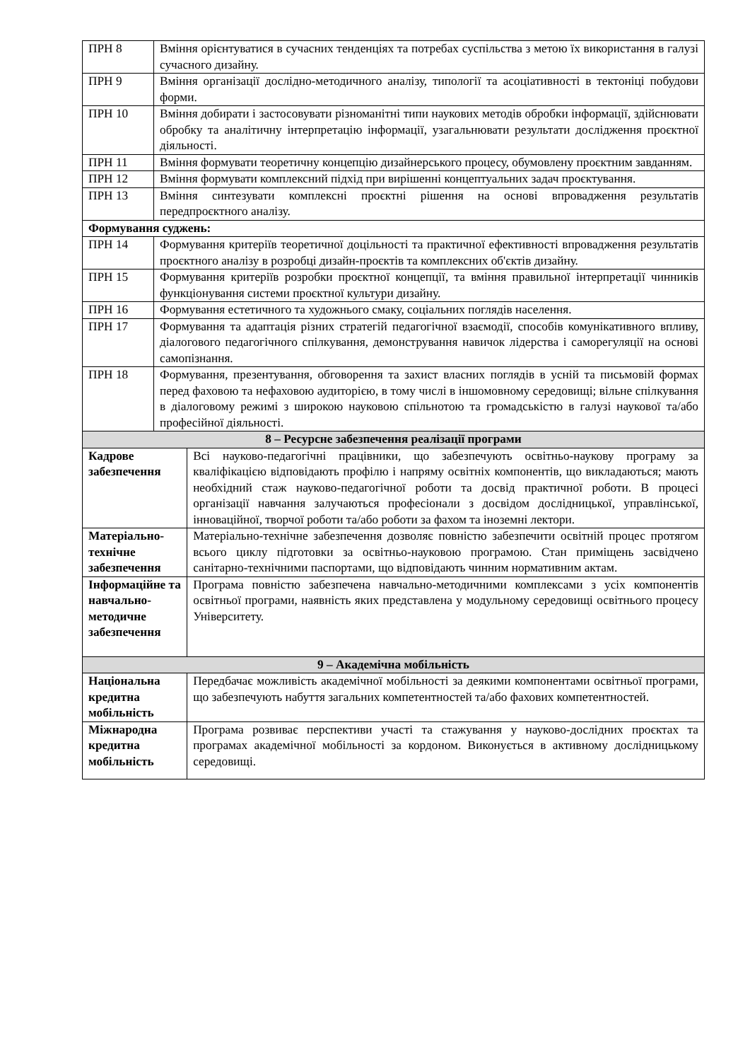| ПРН 8 | Вміння орієнтуватися в сучасних тенденціях та потребах суспільства з метою їх використання в галузі сучасного дизайну. | |
| ПРН 9 | Вміння організації дослідно-методичного аналізу, типології та асоціативності в тектоніці побудови форми. | |
| ПРН 10 | Вміння добирати і застосовувати різноманітні типи наукових методів обробки інформації, здійснювати обробку та аналітичну інтерпретацію інформації, узагальнювати результати дослідження проєктної діяльності. | |
| ПРН 11 | Вміння формувати теоретичну концепцію дизайнерського процесу, обумовлену проєктним завданням. | |
| ПРН 12 | Вміння формувати комплексний підхід при вирішенні концептуальних задач проєктування. | |
| ПРН 13 | Вміння синтезувати комплексні проєктні рішення на основі впровадження результатів передпроєктного аналізу. | |
| Формування суджень: | | |
| ПРН 14 | Формування критеріїв теоретичної доцільності та практичної ефективності впровадження результатів проєктного аналізу в розробці дизайн-проєктів та комплексних об'єктів дизайну. | |
| ПРН 15 | Формування критеріїв розробки проєктної концепції, та вміння правильної інтерпретації чинників функціонування системи проєктної культури дизайну. | |
| ПРН 16 | Формування естетичного та художнього смаку, соціальних поглядів населення. | |
| ПРН 17 | Формування та адаптація різних стратегій педагогічної взаємодії, способів комунікативного впливу, діалогового педагогічного спілкування, демонстрування навичок лідерства і саморегуляції на основі самопізнання. | |
| ПРН 18 | Формування, презентування, обговорення та захист власних поглядів в усній та письмовій формах перед фаховою та нефаховою аудиторією, в тому числі в іншомовному середовищі; вільне спілкування в діалоговому режимі з широкою науковою спільнотою та громадськістю в галузі наукової та/або професійної діяльності. | |
| 8 – Ресурсне забезпечення реалізації програми | | |
| Кадрове забезпечення | | Всі науково-педагогічні працівники, що забезпечують освітньо-наукову програму за кваліфікацією відповідають профілю і напряму освітніх компонентів, що викладаються; мають необхідний стаж науково-педагогічної роботи та досвід практичної роботи. В процесі організації навчання залучаються професіонали з досвідом дослідницької, управлінської, інноваційної, творчої роботи та/або роботи за фахом та іноземні лектори. |
| Матеріально-технічне забезпечення | | Матеріально-технічне забезпечення дозволяє повністю забезпечити освітній процес протягом всього циклу підготовки за освітньо-науковою програмою. Стан приміщень засвідчено санітарно-технічними паспортами, що відповідають чинним нормативним актам. |
| Інформаційне та навчально-методичне забезпечення | | Програма повністю забезпечена навчально-методичними комплексами з усіх компонентів освітньої програми, наявність яких представлена у модульному середовищі освітнього процесу Університету. |
| 9 – Академічна мобільність | | |
| Національна кредитна мобільність | | Передбачає можливість академічної мобільності за деякими компонентами освітньої програми, що забезпечують набуття загальних компетентностей та/або фахових компетентностей. |
| Міжнародна кредитна мобільність | | Програма розвиває перспективи участі та стажування у науково-дослідних проєктах та програмах академічної мобільності за кордоном. Виконується в активному дослідницькому середовищі. |